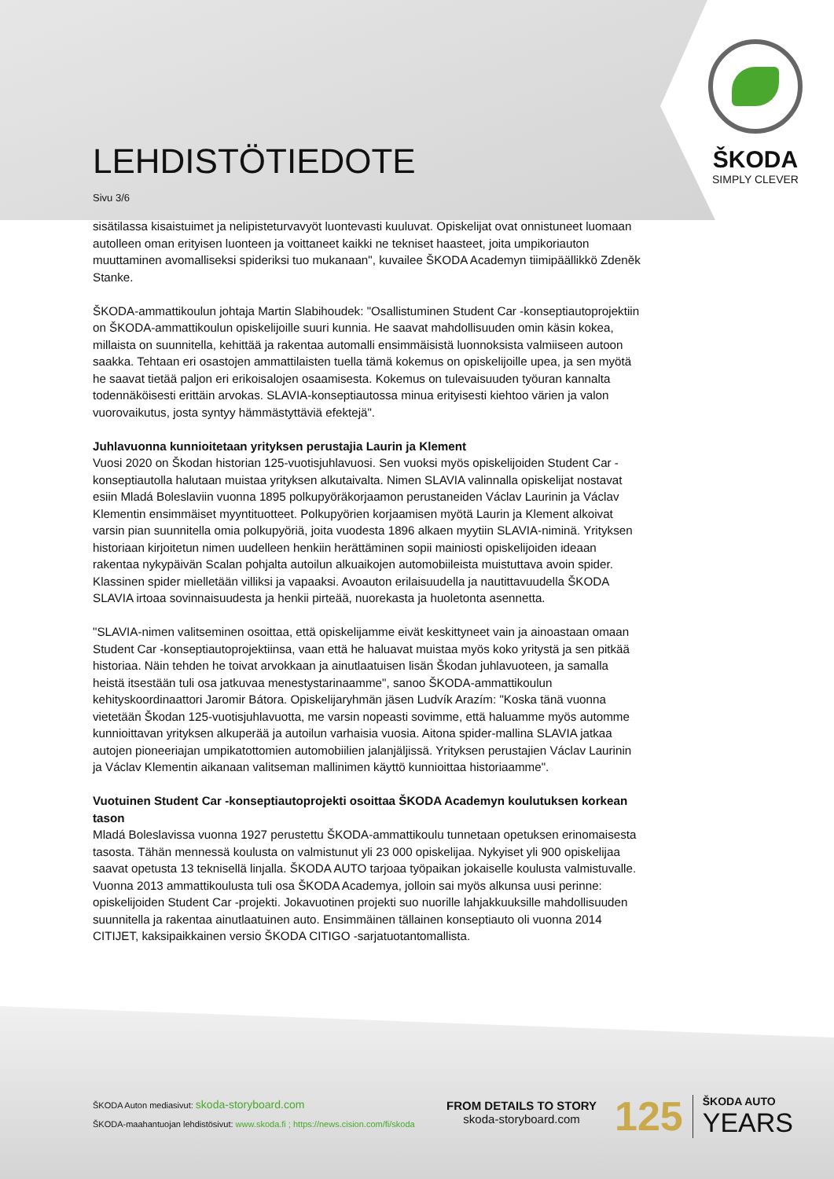LEHDISTÖTIEDOTE
Sivu 3/6
ŠKODA
SIMPLY CLEVER
sisätilassa kisaistuimet ja nelipisteturvavyöt luontevasti kuuluvat. Opiskelijat ovat onnistuneet luomaan autolleen oman erityisen luonteen ja voittaneet kaikki ne tekniset haasteet, joita umpikoriauton muuttaminen avomalliseksi spideriksi tuo mukanaan", kuvailee ŠKODA Academyn tiimipäällikkö Zdeněk Stanke.
ŠKODA-ammattikoulun johtaja Martin Slabihoudek: "Osallistuminen Student Car -konseptiautoprojektiin on ŠKODA-ammattikoulun opiskelijoille suuri kunnia. He saavat mahdollisuuden omin käsin kokea, millaista on suunnitella, kehittää ja rakentaa automalli ensimmäisistä luonnoksista valmiiseen autoon saakka. Tehtaan eri osastojen ammattilaisten tuella tämä kokemus on opiskelijoille upea, ja sen myötä he saavat tietää paljon eri erikoisalojen osaamisesta. Kokemus on tulevaisuuden työuran kannalta todennäköisesti erittäin arvokas. SLAVIA-konseptiautossa minua erityisesti kiehtoo värien ja valon vuorovaikutus, josta syntyy hämmästyttäviä efektejä".
Juhlavuonna kunnioitetaan yrityksen perustajia Laurin ja Klement
Vuosi 2020 on Škodan historian 125-vuotisjuhlavuosi. Sen vuoksi myös opiskelijoiden Student Car -konseptiautolla halutaan muistaa yrityksen alkutaivalta. Nimen SLAVIA valinnalla opiskelijat nostavat esiin Mladá Boleslaviin vuonna 1895 polkupyöräkorjaamon perustaneiden Václav Laurinin ja Václav Klementin ensimmäiset myyntituotteet. Polkupyörien korjaamisen myötä Laurin ja Klement alkoivat varsin pian suunnitella omia polkupyöriä, joita vuodesta 1896 alkaen myytiin SLAVIA-niminä. Yrityksen historiaan kirjoitetun nimen uudelleen henkiin herättäminen sopii mainiosti opiskelijoiden ideaan rakentaa nykypäivän Scalan pohjalta autoilun alkuaikojen automobiileista muistuttava avoin spider. Klassinen spider mielletään villiksi ja vapaaksi. Avoauton erilaisuudella ja nautittavuudella ŠKODA SLAVIA irtoaa sovinnaisuudesta ja henkii pirteää, nuorekasta ja huoletonta asennetta.
"SLAVIA-nimen valitseminen osoittaa, että opiskelijamme eivät keskittyneet vain ja ainoastaan omaan Student Car -konseptiautoprojektiinsa, vaan että he haluavat muistaa myös koko yritystä ja sen pitkää historiaa. Näin tehden he toivat arvokkaan ja ainutlaatuisen lisän Škodan juhlavuoteen, ja samalla heistä itsestään tuli osa jatkuvaa menestystarinaamme", sanoo ŠKODA-ammattikoulun kehityskoordinaattori Jaromir Bátora. Opiskelijaryhmän jäsen Ludvík Arazím: "Koska tänä vuonna vietetään Škodan 125-vuotisjuhlavuotta, me varsin nopeasti sovimme, että haluamme myös automme kunnioittavan yrityksen alkuperää ja autoilun varhaisia vuosia. Aitona spider-mallina SLAVIA jatkaa autojen pioneeriajan umpikatottomien automobiilien jalanjäljissä. Yrityksen perustajien Václav Laurinin ja Václav Klementin aikanaan valitseman mallinimen käyttö kunnioittaa historiaamme".
Vuotuinen Student Car -konseptiautoprojekti osoittaa ŠKODA Academyn koulutuksen korkean tason
Mladá Boleslavissa vuonna 1927 perustettu ŠKODA-ammattikoulu tunnetaan opetuksen erinomaisesta tasosta. Tähän mennessä koulusta on valmistunut yli 23 000 opiskelijaa. Nykyiset yli 900 opiskelijaa saavat opetusta 13 teknisellä linjalla. ŠKODA AUTO tarjoaa työpaikan jokaiselle koulusta valmistuvalle. Vuonna 2013 ammattikoulusta tuli osa ŠKODA Academya, jolloin sai myös alkunsa uusi perinne: opiskelijoiden Student Car -projekti. Jokavuotinen projekti suo nuorille lahjakkuuksille mahdollisuuden suunnitella ja rakentaa ainutlaatuinen auto. Ensimmäinen tällainen konseptiauto oli vuonna 2014 CITIJET, kaksipaikkainen versio ŠKODA CITIGO -sarjatuotantomallista.
ŠKODA Auton mediasivut: skoda-storyboard.com
ŠKODA-maahantuojan lehdistösivut: www.skoda.fi ; https://news.cision.com/fi/skoda
FROM DETAILS TO STORY
skoda-storyboard.com
125
ŠKODA AUTO
YEARS